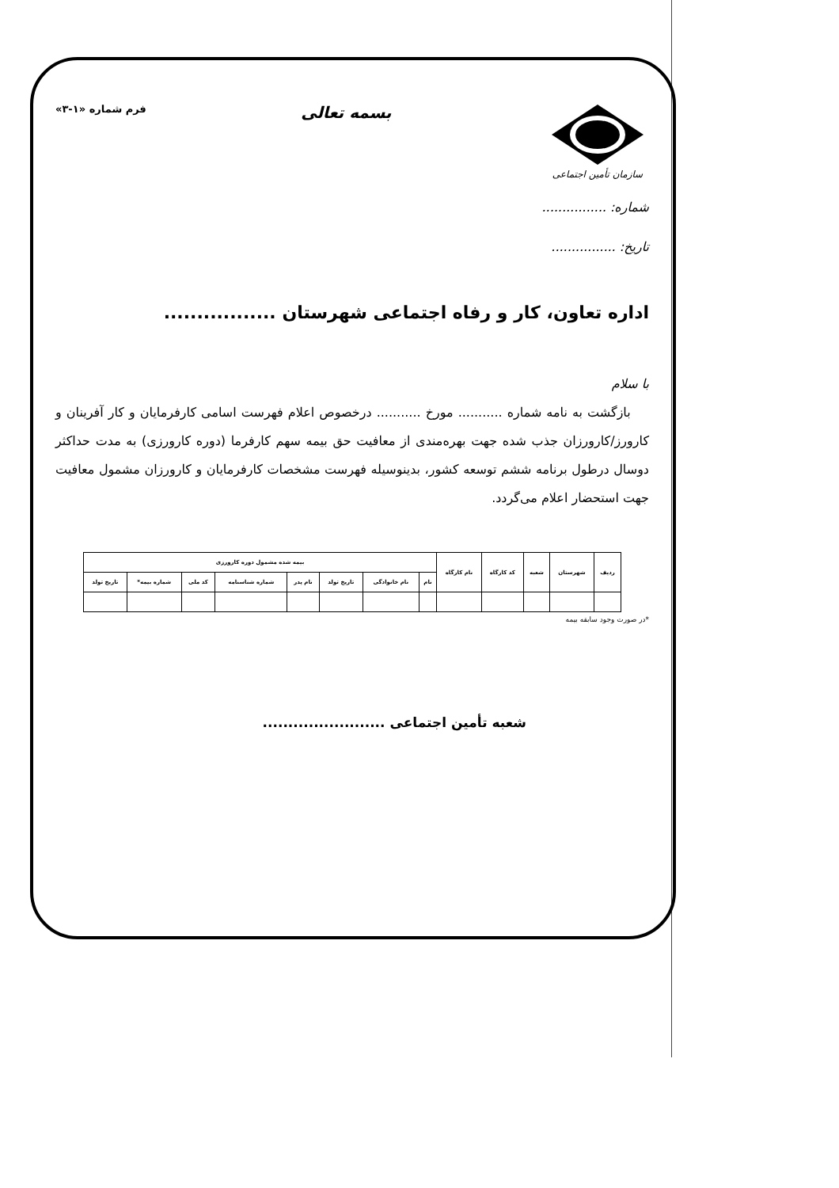سازمان تأمین اجتماعی
بسمه تعالی
فرم شماره «۱-۳»
شماره: ................
تاریخ: ................
اداره تعاون، کار و رفاه اجتماعی شهرستان .................
با سلام
بازگشت به نامه شماره ........... مورخ ........... درخصوص اعلام فهرست اسامی کارفرمایان و کار آفرینان و کارورز/کارورزان جذب شده جهت بهره‌مندی از معافیت حق بیمه سهم کارفرما (دوره کارورزی) به مدت حداکثر دوسال درطول برنامه ششم توسعه کشور، بدینوسیله فهرست مشخصات کارفرمایان و کارورزان مشمول معافیت جهت استحضار اعلام می‌گردد.
| ردیف | شهرستان | شعبه | کد کارگاه | نام کارگاه | بیمه شده مشمول دوره کارورزی | | | | | | | |
| --- | --- | --- | --- | --- | --- | --- | --- | --- | --- | --- | --- | --- |
| | | | | | نام | نام خانوادگی | تاریخ تولد | نام پدر | شماره شناسنامه | کد ملی | شماره بیمه* | تاریخ تولد |
*در صورت وجود سابقه بیمه
شعبه تأمین اجتماعی ........................